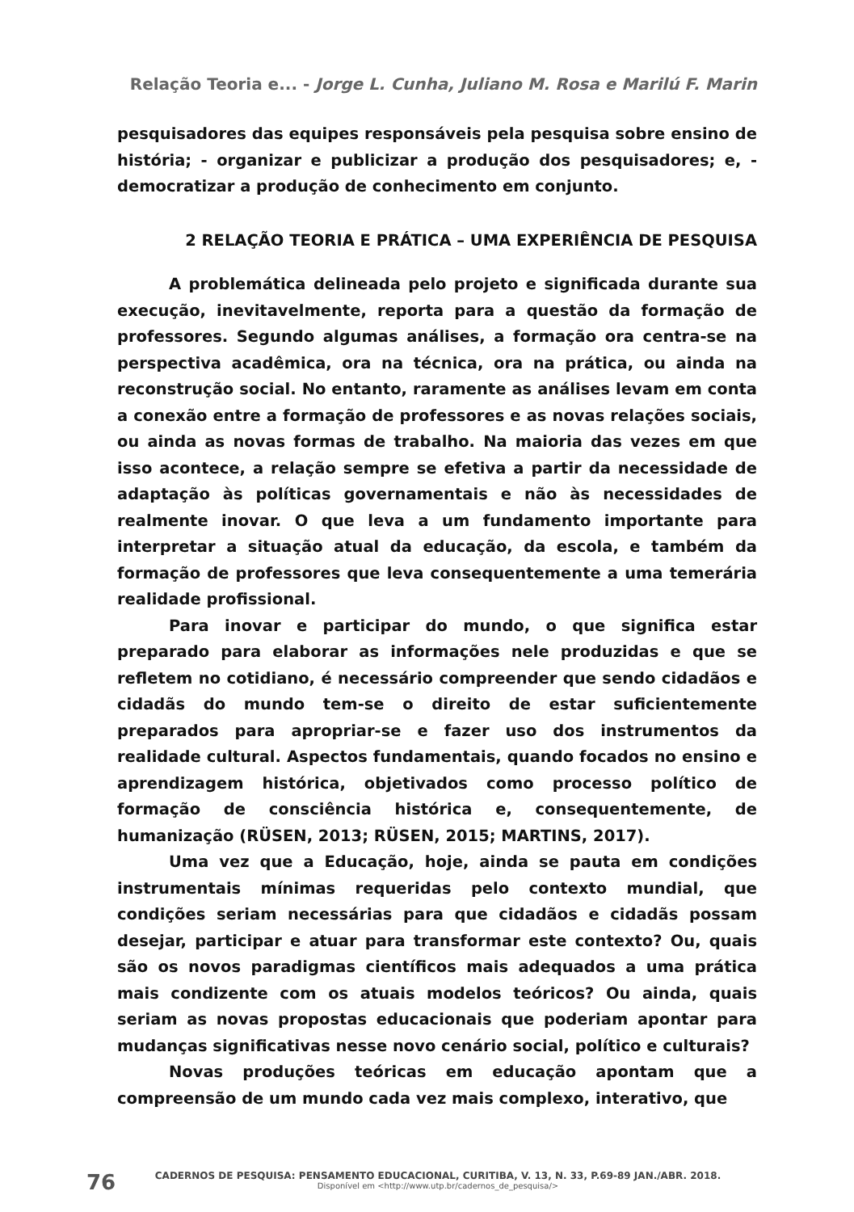Relação Teoria e... - Jorge L. Cunha, Juliano M. Rosa e Marilú F. Marin
pesquisadores das equipes responsáveis pela pesquisa sobre ensino de história; - organizar e publicizar a produção dos pesquisadores; e, - democratizar a produção de conhecimento em conjunto.
2 RELAÇÃO TEORIA E PRÁTICA – UMA EXPERIÊNCIA DE PESQUISA
A problemática delineada pelo projeto e significada durante sua execução, inevitavelmente, reporta para a questão da formação de professores. Segundo algumas análises, a formação ora centra-se na perspectiva acadêmica, ora na técnica, ora na prática, ou ainda na reconstrução social. No entanto, raramente as análises levam em conta a conexão entre a formação de professores e as novas relações sociais, ou ainda as novas formas de trabalho. Na maioria das vezes em que isso acontece, a relação sempre se efetiva a partir da necessidade de adaptação às políticas governamentais e não às necessidades de realmente inovar. O que leva a um fundamento importante para interpretar a situação atual da educação, da escola, e também da formação de professores que leva consequentemente a uma temerária realidade profissional.
Para inovar e participar do mundo, o que significa estar preparado para elaborar as informações nele produzidas e que se refletem no cotidiano, é necessário compreender que sendo cidadãos e cidadãs do mundo tem-se o direito de estar suficientemente preparados para apropriar-se e fazer uso dos instrumentos da realidade cultural. Aspectos fundamentais, quando focados no ensino e aprendizagem histórica, objetivados como processo político de formação de consciência histórica e, consequentemente, de humanização (RÜSEN, 2013; RÜSEN, 2015; MARTINS, 2017).
Uma vez que a Educação, hoje, ainda se pauta em condições instrumentais mínimas requeridas pelo contexto mundial, que condições seriam necessárias para que cidadãos e cidadãs possam desejar, participar e atuar para transformar este contexto? Ou, quais são os novos paradigmas científicos mais adequados a uma prática mais condizente com os atuais modelos teóricos? Ou ainda, quais seriam as novas propostas educacionais que poderiam apontar para mudanças significativas nesse novo cenário social, político e culturais?
Novas produções teóricas em educação apontam que a compreensão de um mundo cada vez mais complexo, interativo, que
76
CADERNOS DE PESQUISA: PENSAMENTO EDUCACIONAL, CURITIBA, V. 13, N. 33, P.69-89 JAN./ABR. 2018.
Disponível em <http://www.utp.br/cadernos_de_pesquisa/>